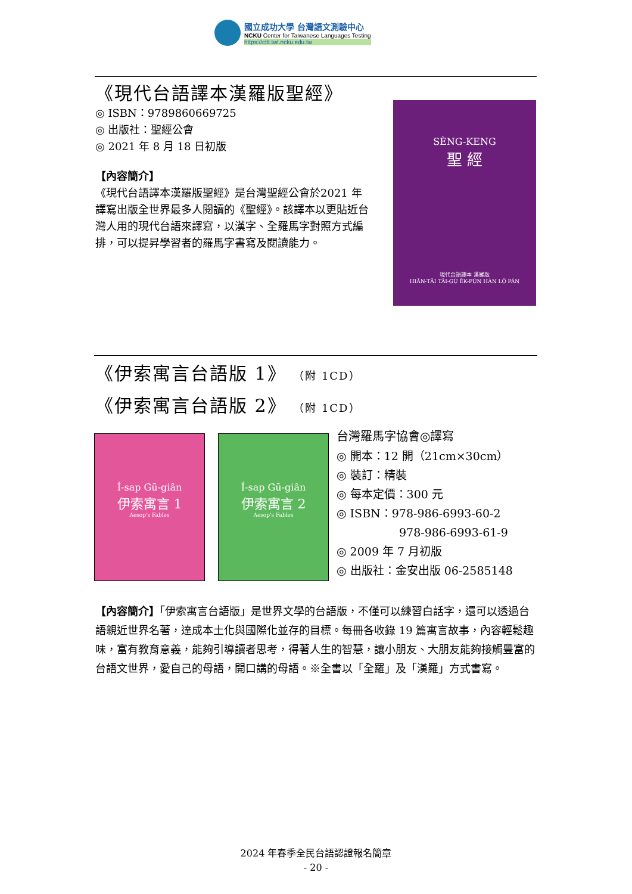國立成功大學 台灣語文測驗中心
NCKU Center for Taiwanese Languages Testing
https://ctlt.twl.ncku.edu.tw
《現代台語譯本漢羅版聖經》
◎ ISBN：9789860669725
◎ 出版社：聖經公會
◎ 2021 年 8 月 18 日初版
【內容簡介】
《現代台語譯本漢羅版聖經》是台灣聖經公會於2021 年譯寫出版全世界最多人閱讀的《聖經》。該譯本以更貼近台灣人用的現代台語來譯寫，以漢字、全羅馬字對照方式編排，可以提昇學習者的羅馬字書寫及閱讀能力。
SÈNG-KENG
聖 經
現代台語譯本 漢羅版
HIĀN-TĀI TÂI-GÚ ĒK-PÚN HÀN LÔ PÁN
《伊索寓言台語版 1》 （附 1CD）
《伊索寓言台語版 2》 （附 1CD）
Í-sap Gū-giân
伊索寓言 1
Aesop's Fables
Í-sap Gū-giân
伊索寓言 2
Aesop's Fables
台灣羅馬字協會◎譯寫
◎ 開本：12 開（21cm×30cm）
◎ 裝訂：精裝
◎ 每本定價：300 元
◎ ISBN：978-986-6993-60-2
978-986-6993-61-9
◎ 2009 年 7 月初版
◎ 出版社：金安出版 06-2585148
【內容簡介】「伊索寓言台語版」是世界文學的台語版，不僅可以練習白話字，還可以透過台語親近世界名著，達成本土化與國際化並存的目標。每冊各收錄 19 篇寓言故事，內容輕鬆趣味，富有教育意義，能夠引導讀者思考，得著人生的智慧，讓小朋友、大朋友能夠接觸豐富的台語文世界，愛自己的母語，開口講的母語。※全書以「全羅」及「漢羅」方式書寫。
2024 年春季全民台語認證報名簡章
- 20 -